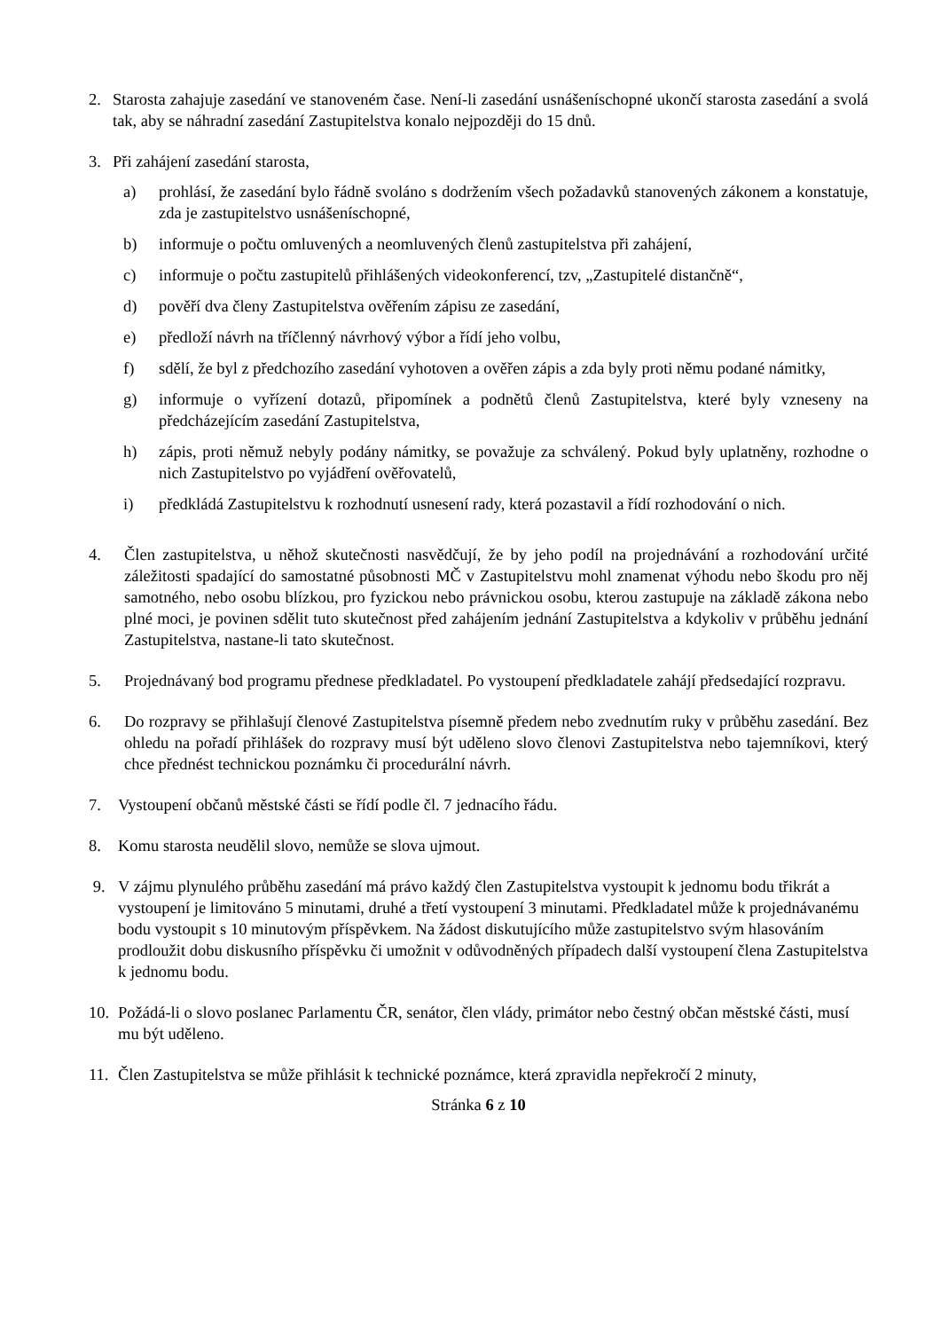2. Starosta zahajuje zasedání ve stanoveném čase. Není-li zasedání usnášeníschopné ukončí starosta zasedání a svolá tak, aby se náhradní zasedání Zastupitelstva konalo nejpozději do 15 dnů.
3. Při zahájení zasedání starosta,
a) prohlásí, že zasedání bylo řádně svoláno s dodržením všech požadavků stanovených zákonem a konstatuje, zda je zastupitelstvo usnášeníschopné,
b) informuje o počtu omluvených a neomluvených členů zastupitelstva při zahájení,
c) informuje o počtu zastupitelů přihlášených videokonferencí, tzv, „Zastupitelé distančně“,
d) pověří dva členy Zastupitelstva ověřením zápisu ze zasedání,
e) předloží návrh na tříčlenný návrhový výbor a řídí jeho volbu,
f) sdělí, že byl z předchozího zasedání vyhotoven a ověřen zápis a zda byly proti němu podané námitky,
g) informuje o vyřízení dotazů, připomínek a podnětů členů Zastupitelstva, které byly vzneseny na předcházejícím zasedání Zastupitelstva,
h) zápis, proti němuž nebyly podány námitky, se považuje za schválený. Pokud byly uplatněny, rozhodne o nich Zastupitelstvo po vyjádření ověřovatelů,
i) předkládá Zastupitelstvu k rozhodnutí usnesení rady, která pozastavil a řídí rozhodování o nich.
4. Člen zastupitelstva, u něhož skutečnosti nasvědčují, že by jeho podíl na projednávání a rozhodování určité záležitosti spadající do samostatné působnosti MČ v Zastupitelstvu mohl znamenat výhodu nebo škodu pro něj samotného, nebo osobu blízkou, pro fyzickou nebo právnickou osobu, kterou zastupuje na základě zákona nebo plné moci, je povinen sdělit tuto skutečnost před zahájením jednání Zastupitelstva a kdykoliv v průběhu jednání Zastupitelstva, nastane-li tato skutečnost.
5. Projednávaný bod programu přednese předkladatel. Po vystoupení předkladatele zahájí předsedající rozpravu.
6. Do rozpravy se přihlašují členové Zastupitelstva písemně předem nebo zvednutím ruky v průběhu zasedání. Bez ohledu na pořadí přihlášek do rozpravy musí být uděleno slovo členovi Zastupitelstva nebo tajemníkovi, který chce přednést technickou poznámku či procedurální návrh.
7. Vystoupení občanů městské části se řídí podle čl. 7 jednacího řádu.
8. Komu starosta neudělil slovo, nemůže se slova ujmout.
9. V zájmu plynulého průběhu zasedání má právo každý člen Zastupitelstva vystoupit k jednomu bodu třikrát a vystoupení je limitováno 5 minutami, druhé a třetí vystoupení 3 minutami. Předkladatel může k projednávanému bodu vystoupit s 10 minutovým příspěvkem. Na žádost diskutujícího může zastupitelstvo svým hlasováním prodloužit dobu diskusního příspěvku či umožnit v odůvodněných případech další vystoupení člena Zastupitelstva k jednomu bodu.
10. Požádá-li o slovo poslanec Parlamentu ČR, senátor, člen vlády, primátor nebo čestný občan městské části, musí mu být uděleno.
11. Člen Zastupitelstva se může přihlásit k technické poznámce, která zpravidla nepřekročí 2 minuty,
Stránka 6 z 10